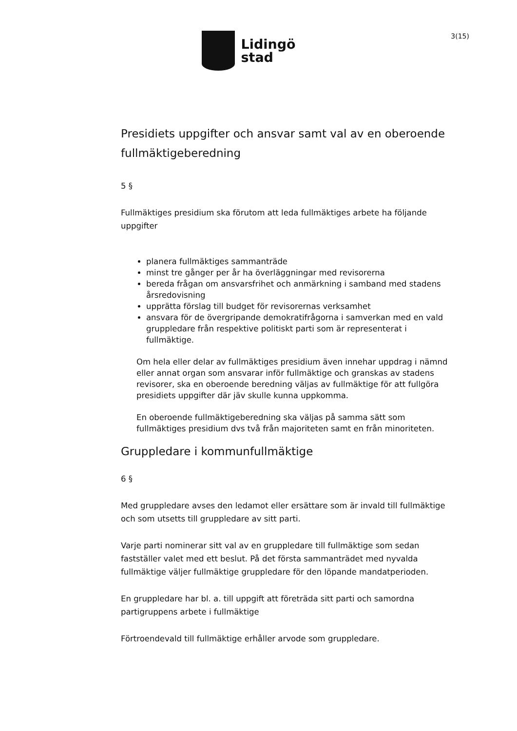Lidingö
stad
3(15)
Presidiets uppgifter och ansvar samt val av en oberoende fullmäktigeberedning
5 §
Fullmäktiges presidium ska förutom att leda fullmäktiges arbete ha följande uppgifter
planera fullmäktiges sammanträde
minst tre gånger per år ha överläggningar med revisorerna
bereda frågan om ansvarsfrihet och anmärkning i samband med stadens årsredovisning
upprätta förslag till budget för revisorernas verksamhet
ansvara för de övergripande demokratifrågorna i samverkan med en vald gruppledare från respektive politiskt parti som är representerat i fullmäktige.
Om hela eller delar av fullmäktiges presidium även innehar uppdrag i nämnd eller annat organ som ansvarar inför fullmäktige och granskas av stadens revisorer, ska en oberoende beredning väljas av fullmäktige för att fullgöra presidiets uppgifter där jäv skulle kunna uppkomma.
En oberoende fullmäktigeberedning ska väljas på samma sätt som fullmäktiges presidium dvs två från majoriteten samt en från minoriteten.
Gruppledare i kommunfullmäktige
6 §
Med gruppledare avses den ledamot eller ersättare som är invald till fullmäktige och som utsetts till gruppledare av sitt parti.
Varje parti nominerar sitt val av en gruppledare till fullmäktige som sedan fastställer valet med ett beslut. På det första sammanträdet med nyvalda fullmäktige väljer fullmäktige gruppledare för den löpande mandatperioden.
En gruppledare har bl. a. till uppgift att företräda sitt parti och samordna partigruppens arbete i fullmäktige
Förtroendevald till fullmäktige erhåller arvode som gruppledare.